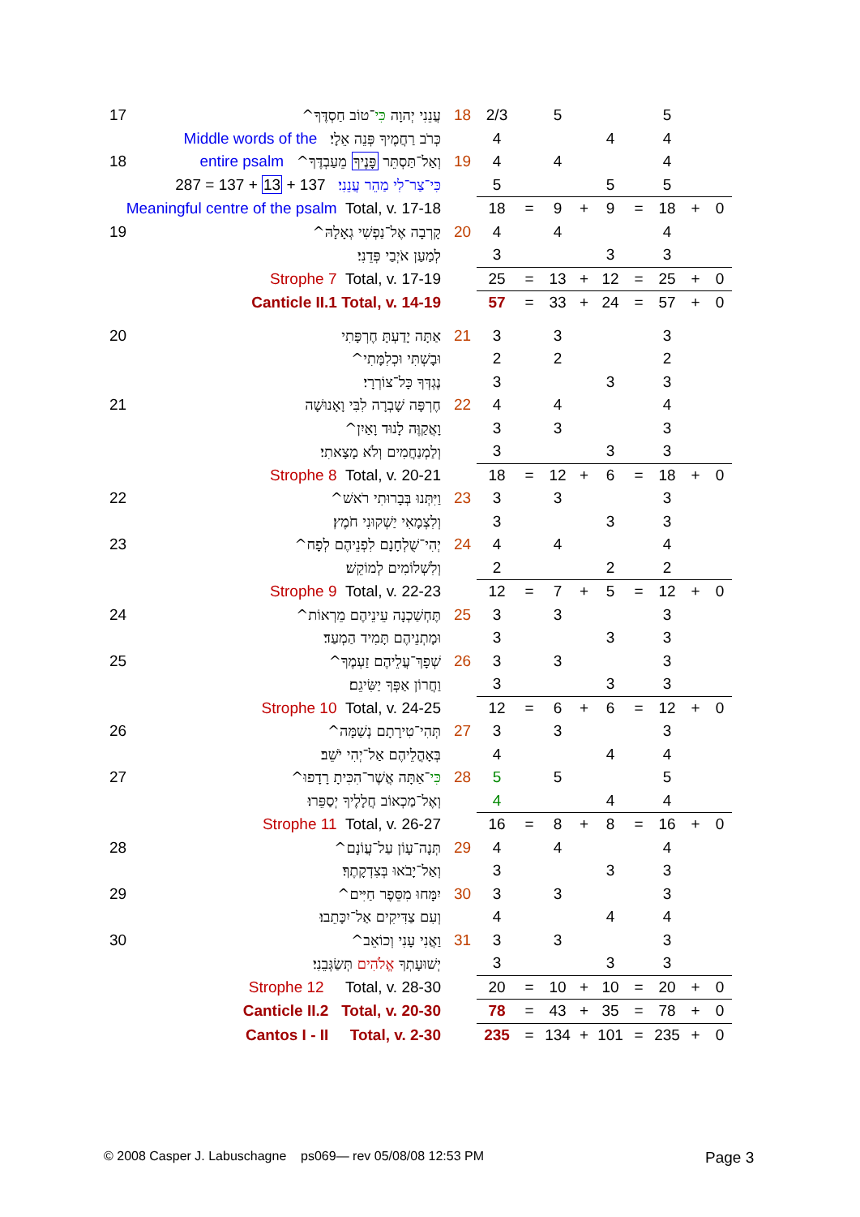| 17 | עֲנֵנִי יְהוָה כִּי ־טוֹב חַסְדֶּךָ^ | 18 | 2/3 | | 5 | | | | 5 | | |
| Middle words of the כְּרֹב רַחֲמֶיךָ פְּנֵה אֵלָי׃ | | | 4 | | | | 4 | | 4 | | |
| 18 | entire psalm וְאַל־תַּסְתֵּר פָּנֶיךָ מֵעַבְדֶּךָ^ | 19 | 4 | | 4 | | | | 4 | | |
| 287 = 137 + 13 + 137 כִּי־צַר־לִי מַהֵר עֲנֵנִי׃ | | | 5 | | | | 5 | | 5 | | |
| Meaningful centre of the psalm Total, v. 17-18 | | | 18 | = | 9 | + | 9 | = | 18 | + | 0 |
| 19 | קָרְבָה אֶל־נַפְשִׁי גְאָלָהּ^ | 20 | 4 | | 4 | | | | 4 | | |
| | לְמַעַן אֹיְבַי פְּדֵנִי׃ | | 3 | | | | 3 | | 3 | | |
| | Strophe 7 Total, v. 17-19 | | 25 | = | 13 | + | 12 | = | 25 | + | 0 |
| | Canticle II.1 Total, v. 14-19 | | 57 | = | 33 | + | 24 | = | 57 | + | 0 |
| 20 | אַתָּה יָדַעְתָּ חֶרְפָּתִי | 21 | 3 | | 3 | | | | 3 | | |
| | וּבָשְׁתִּי וּכְלִמָּתִי^ | | 2 | | 2 | | | | 2 | | |
| | נֶגְדְּךָ כָּל־צוֹרְרָי׃ | | 3 | | | | 3 | | 3 | | |
| 21 | חֶרְפָּה שָׁבְרָה לִבִּי וָאָנוּשָׁה | 22 | 4 | | 4 | | | | 4 | | |
| | וָאֲקַוֶּה לָנוּד וָאַיִן^ | | 3 | | 3 | | | | 3 | | |
| | וְלַמְנַחֲמִים וְלֹא מָצָאתִי׃ | | 3 | | | | 3 | | 3 | | |
| | Strophe 8 Total, v. 20-21 | | 18 | = | 12 | + | 6 | = | 18 | + | 0 |
| 22 | וַיִּתְּנוּ בְּבָרוּתִי רֹאשׁ^ | 23 | 3 | | 3 | | | | 3 | | |
| | וְלִצְמָאִי יַשְׁקוּנִי חֹמֶץ׃ | | 3 | | | | 3 | | 3 | | |
| 23 | יְהִי־שֻׁלְחָנָם לִפְנֵיהֶם לְפָח^ | 24 | 4 | | 4 | | | | 4 | | |
| | וְלִשְׁלוֹמִים לְמוֹקֵשׁ׃ | | 2 | | | | 2 | | 2 | | |
| | Strophe 9 Total, v. 22-23 | | 12 | = | 7 | + | 5 | = | 12 | + | 0 |
| 24 | תֶּחְשַׁכְנָה עֵינֵיהֶם מֵרְאוֹת^ | 25 | 3 | | 3 | | | | 3 | | |
| | וּמָתְנֵיהֶם תָּמִיד הַמְעַד׃ | | 3 | | | | 3 | | 3 | | |
| 25 | שְׁפָךְ־עֲלֵיהֶם זַעְמֶךָ^ | 26 | 3 | | 3 | | | | 3 | | |
| | וַחֲרוֹן אַפְּךָ יַשִּׂיגֵם׃ | | 3 | | | | 3 | | 3 | | |
| | Strophe 10 Total, v. 24-25 | | 12 | = | 6 | + | 6 | = | 12 | + | 0 |
| 26 | תְּהִי־טִירָתָם נְשַׁמָּה^ | 27 | 3 | | 3 | | | | 3 | | |
| | בְּאָהֳלֵיהֶם אַל־יְהִי יֹשֵׁב׃ | | 4 | | | | 4 | | 4 | | |
| 27 | כִּי ־אַתָּה אֲשֶׁר־הִכִּיתָ רָדָפוּ^ | 28 | 5 | | 5 | | | | 5 | | |
| | וְאֶל־מַכְאוֹב חֲלָלֶיךָ יְסַפֵּרוּ׃ | | 4 | | | | 4 | | 4 | | |
| | Strophe 11 Total, v. 26-27 | | 16 | = | 8 | + | 8 | = | 16 | + | 0 |
| 28 | תְּנָה־עָוֹן עַל־עֲוֹנָם^ | 29 | 4 | | 4 | | | | 4 | | |
| | וְאַל־יָבֹאוּ בְּצִדְקָתֶךָ׃ | | 3 | | | | 3 | | 3 | | |
| 29 | יִמָּחוּ מִסֵּפֶר חַיִּים^ | 30 | 3 | | 3 | | | | 3 | | |
| | וְעִם צַדִּיקִים אַל־יִכָּתֵבוּ׃ | | 4 | | | | 4 | | 4 | | |
| 30 | וַאֲנִי עָנִי וְכוֹאֵב^ | 31 | 3 | | 3 | | | | 3 | | |
| | יְשׁוּעָתְךָ אֱלֹהִים תְּשַׂגְּבֵנִי׃ | | 3 | | | | 3 | | 3 | | |
| | Strophe 12 Total, v. 28-30 | | 20 | = | 10 | + | 10 | = | 20 | + | 0 |
| | Canticle II.2 Total, v. 20-30 | | 78 | = | 43 | + | 35 | = | 78 | + | 0 |
| | Cantos I - II Total, v. 2-30 | | 235 | = | 134 | + | 101 | = | 235 | + | 0 |
© 2008 Casper J. Labuschagne ps069— rev 05/08/08 12:53 PM
Page 3